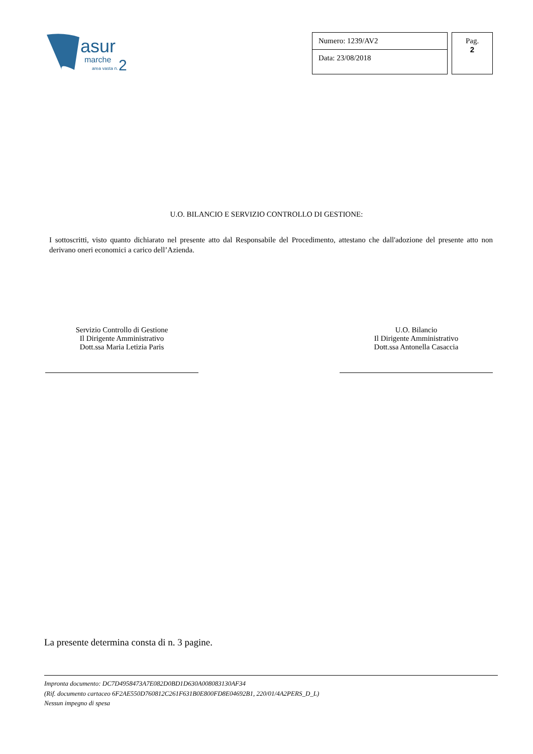asur
marche
area vasta n.
2
Numero: 1239/AV2
Data: 23/08/2018
Pag.
2
U.O. BILANCIO E SERVIZIO CONTROLLO DI GESTIONE:
I sottoscritti, visto quanto dichiarato nel presente atto dal Responsabile del Procedimento, attestano che dall'adozione del presente atto non derivano oneri economici a carico dell’Azienda.
Servizio Controllo di Gestione
Il Dirigente Amministrativo
Dott.ssa Maria Letizia Paris
U.O. Bilancio
Il Dirigente Amministrativo
Dott.ssa Antonella Casaccia
La presente determina consta di n. 3 pagine.
Impronta documento: DC7D4958473A7E082D0BD1D630A008083130AF34
(Rif. documento cartaceo 6F2AE550D760812C261F631B0E800FD8E04692B1, 220/01/4A2PERS_D_L)
Nessun impegno di spesa